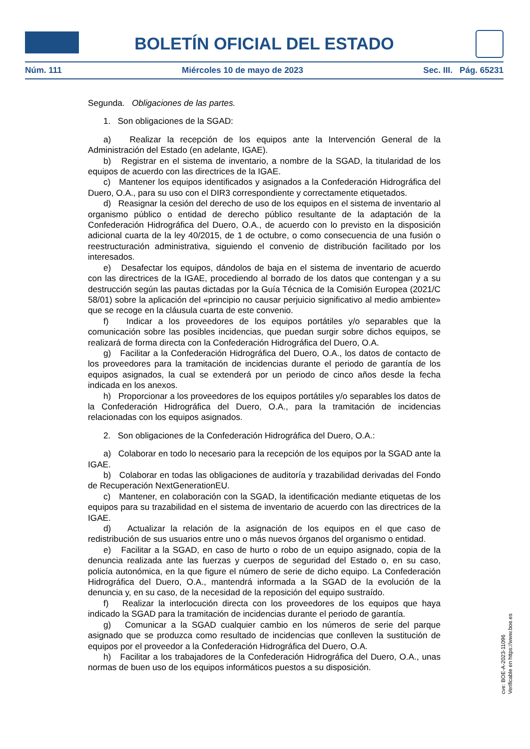BOLETÍN OFICIAL DEL ESTADO
Núm. 111 Miércoles 10 de mayo de 2023 Sec. III. Pág. 65231
Segunda. Obligaciones de las partes.
1. Son obligaciones de la SGAD:
a) Realizar la recepción de los equipos ante la Intervención General de la Administración del Estado (en adelante, IGAE).
b) Registrar en el sistema de inventario, a nombre de la SGAD, la titularidad de los equipos de acuerdo con las directrices de la IGAE.
c) Mantener los equipos identificados y asignados a la Confederación Hidrográfica del Duero, O.A., para su uso con el DIR3 correspondiente y correctamente etiquetados.
d) Reasignar la cesión del derecho de uso de los equipos en el sistema de inventario al organismo público o entidad de derecho público resultante de la adaptación de la Confederación Hidrográfica del Duero, O.A., de acuerdo con lo previsto en la disposición adicional cuarta de la ley 40/2015, de 1 de octubre, o como consecuencia de una fusión o reestructuración administrativa, siguiendo el convenio de distribución facilitado por los interesados.
e) Desafectar los equipos, dándolos de baja en el sistema de inventario de acuerdo con las directrices de la IGAE, procediendo al borrado de los datos que contengan y a su destrucción según las pautas dictadas por la Guía Técnica de la Comisión Europea (2021/C 58/01) sobre la aplicación del «principio no causar perjuicio significativo al medio ambiente» que se recoge en la cláusula cuarta de este convenio.
f) Indicar a los proveedores de los equipos portátiles y/o separables que la comunicación sobre las posibles incidencias, que puedan surgir sobre dichos equipos, se realizará de forma directa con la Confederación Hidrográfica del Duero, O.A.
g) Facilitar a la Confederación Hidrográfica del Duero, O.A., los datos de contacto de los proveedores para la tramitación de incidencias durante el periodo de garantía de los equipos asignados, la cual se extenderá por un periodo de cinco años desde la fecha indicada en los anexos.
h) Proporcionar a los proveedores de los equipos portátiles y/o separables los datos de la Confederación Hidrográfica del Duero, O.A., para la tramitación de incidencias relacionadas con los equipos asignados.
2. Son obligaciones de la Confederación Hidrográfica del Duero, O.A.:
a) Colaborar en todo lo necesario para la recepción de los equipos por la SGAD ante la IGAE.
b) Colaborar en todas las obligaciones de auditoría y trazabilidad derivadas del Fondo de Recuperación NextGenerationEU.
c) Mantener, en colaboración con la SGAD, la identificación mediante etiquetas de los equipos para su trazabilidad en el sistema de inventario de acuerdo con las directrices de la IGAE.
d) Actualizar la relación de la asignación de los equipos en el que caso de redistribución de sus usuarios entre uno o más nuevos órganos del organismo o entidad.
e) Facilitar a la SGAD, en caso de hurto o robo de un equipo asignado, copia de la denuncia realizada ante las fuerzas y cuerpos de seguridad del Estado o, en su caso, policía autonómica, en la que figure el número de serie de dicho equipo. La Confederación Hidrográfica del Duero, O.A., mantendrá informada a la SGAD de la evolución de la denuncia y, en su caso, de la necesidad de la reposición del equipo sustraído.
f) Realizar la interlocución directa con los proveedores de los equipos que haya indicado la SGAD para la tramitación de incidencias durante el periodo de garantía.
g) Comunicar a la SGAD cualquier cambio en los números de serie del parque asignado que se produzca como resultado de incidencias que conlleven la sustitución de equipos por el proveedor a la Confederación Hidrográfica del Duero, O.A.
h) Facilitar a los trabajadores de la Confederación Hidrográfica del Duero, O.A., unas normas de buen uso de los equipos informáticos puestos a su disposición.
cve: BOE-A-2023-11096
Verificable en https://www.boe.es